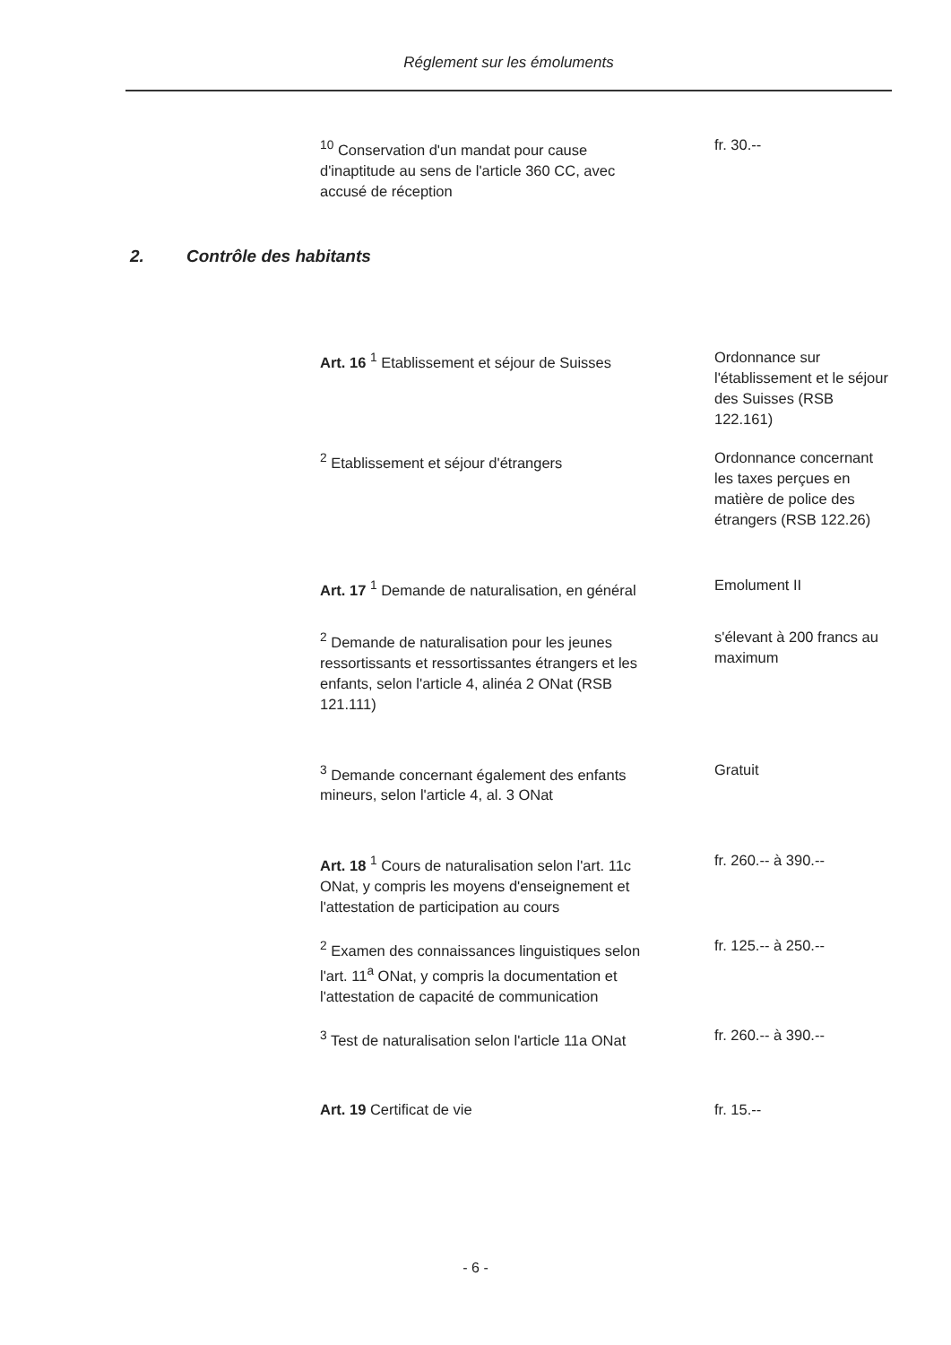Réglement sur les émoluments
<sup>10</sup> Conservation d'un mandat pour cause d'inaptitude au sens de l'article 360 CC, avec accusé de réception
fr. 30.--
2. Contrôle des habitants
Art. 16 <sup>1</sup> Etablissement et séjour de Suisses
Ordonnance sur l'établissement et le séjour des Suisses (RSB 122.161)
<sup>2</sup> Etablissement et séjour d'étrangers Ordonnance concernant les taxes perçues en matière de police des étrangers (RSB 122.26)
Art. 17 <sup>1</sup> Demande de naturalisation, en général
Emolument II
<sup>2</sup> Demande de naturalisation pour les jeunes ressortissants et ressortissantes étrangers et les enfants, selon l'article 4, alinéa 2 ONat (RSB 121.111)
s'élevant à 200 francs au maximum
<sup>3</sup> Demande concernant également des enfants mineurs, selon l'article 4, al. 3 ONat
Gratuit
Art. 18 <sup>1</sup> Cours de naturalisation selon l'art. 11c ONat, y compris les moyens d'enseignement et l'attestation de participation au cours
fr. 260.-- à 390.--
<sup>2</sup> Examen des connaissances linguistiques selon l'art. 11<sup>a</sup> ONat, y compris la documentation et l'attestation de capacité de communication
fr. 125.-- à 250.--
<sup>3</sup> Test de naturalisation selon l'article 11a ONat
fr. 260.-- à 390.--
Art. 19 Certificat de vie fr. 15.--
- 6 -